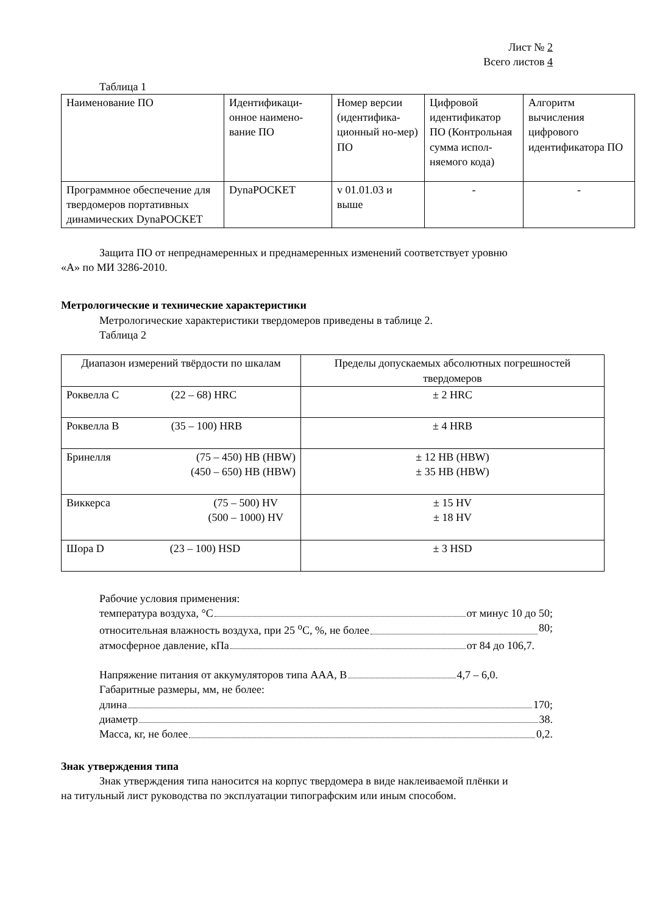Лист № 2
Всего листов 4
Таблица 1
| Наименование ПО | Идентификаци-онное наимено-вание ПО | Номер версии (идентифика-ционный но-мер) ПО | Цифровой идентификатор ПО (Контрольная сумма испол-няемого кода) | Алгоритм вычисления цифрового идентификатора ПО |
| Программное обеспечение для твердомеров портативных динамических DynaPOCKET | DynaPOCKET | v 01.01.03 и выше | - | - |
Защита ПО от непреднамеренных и преднамеренных изменений соответствует уровню
«А» по МИ 3286-2010.
Метрологические и технические характеристики
Метрологические характеристики твердомеров приведены в таблице 2.
Таблица 2
| Диапазон измерений твёрдости по шкалам | Пределы допускаемых абсолютных погрешностей твердомеров |
| Роквелла С (22 – 68) HRC | ± 2 HRC |
| Роквелла В (35 – 100) HRB | ± 4 HRB |
| Бринелля (75 – 450) HB (HBW) (450 – 650) HB (HBW) | ± 12 HB (HBW) ± 35 HB (HBW) |
| Виккерса (75 – 500) HV (500 – 1000) HV | ± 15 HV ± 18 HV |
| Шора D (23 – 100) HSD | ± 3 HSD |
Рабочие условия применения:
температура воздуха, °C от минус 10 до 50;
относительная влажность воздуха, при 25 <sup>о</sup>С, %, не более 80;
атмосферное давление, кПа от 84 до 106,7.
Напряжение питания от аккумуляторов типа ААА, В 4,7 – 6,0.
Габаритные размеры, мм, не более:
длина 170;
диаметр 38.
Масса, кг, не более 0,2.
Знак утверждения типа
Знак утверждения типа наносится на корпус твердомера в виде наклеиваемой плёнки и
на титульный лист руководства по эксплуатации типографским или иным способом.